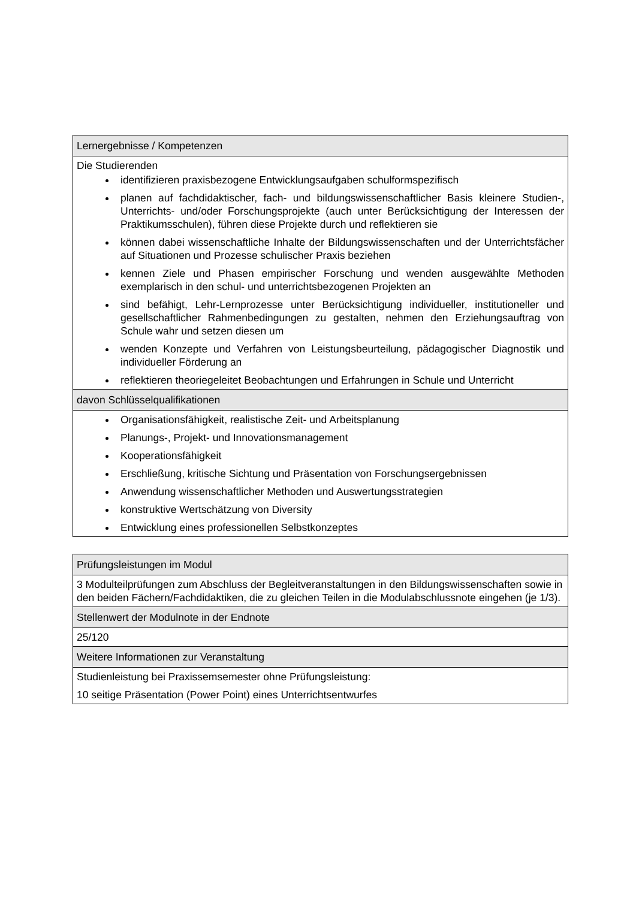| Lernergebnisse / Kompetenzen |
| --- |
| Die Studierenden identifizieren praxisbezogene Entwicklungsaufgaben schulformspezifisch planen auf fachdidaktischer, fach- und bildungswissenschaftlicher Basis kleinere Studien-, Unterrichts- und/oder Forschungsprojekte (auch unter Berücksichtigung der Interessen der Praktikumsschulen), führen diese Projekte durch und reflektieren sie können dabei wissenschaftliche Inhalte der Bildungswissenschaften und der Unterrichtsfächer auf Situationen und Prozesse schulischer Praxis beziehen kennen Ziele und Phasen empirischer Forschung und wenden ausgewählte Methoden exemplarisch in den schul- und unterrichtsbezogenen Projekten an sind befähigt, Lehr-Lernprozesse unter Berücksichtigung individueller, institutioneller und gesellschaftlicher Rahmenbedingungen zu gestalten, nehmen den Erziehungsauftrag von Schule wahr und setzen diesen um wenden Konzepte und Verfahren von Leistungsbeurteilung, pädagogischer Diagnostik und individueller Förderung an reflektieren theoriegeleitet Beobachtungen und Erfahrungen in Schule und Unterricht |
| davon Schlüsselqualifikationen |
| Organisationsfähigkeit, realistische Zeit- und Arbeitsplanung Planungs-, Projekt- und Innovationsmanagement Kooperationsfähigkeit Erschließung, kritische Sichtung und Präsentation von Forschungsergebnissen Anwendung wissenschaftlicher Methoden und Auswertungsstrategien konstruktive Wertschätzung von Diversity Entwicklung eines professionellen Selbstkonzeptes |
| Prüfungsleistungen im Modul |
| --- |
| 3 Modulteilprüfungen zum Abschluss der Begleitveranstaltungen in den Bildungswissenschaften sowie in den beiden Fächern/Fachdidaktiken, die zu gleichen Teilen in die Modulabschlussnote eingehen (je 1/3). |
| Stellenwert der Modulnote in der Endnote |
| 25/120 |
| Weitere Informationen zur Veranstaltung |
| Studienleistung bei Praxissemsemester ohne Prüfungsleistung: 10 seitige Präsentation (Power Point) eines Unterrichtsentwurfes |